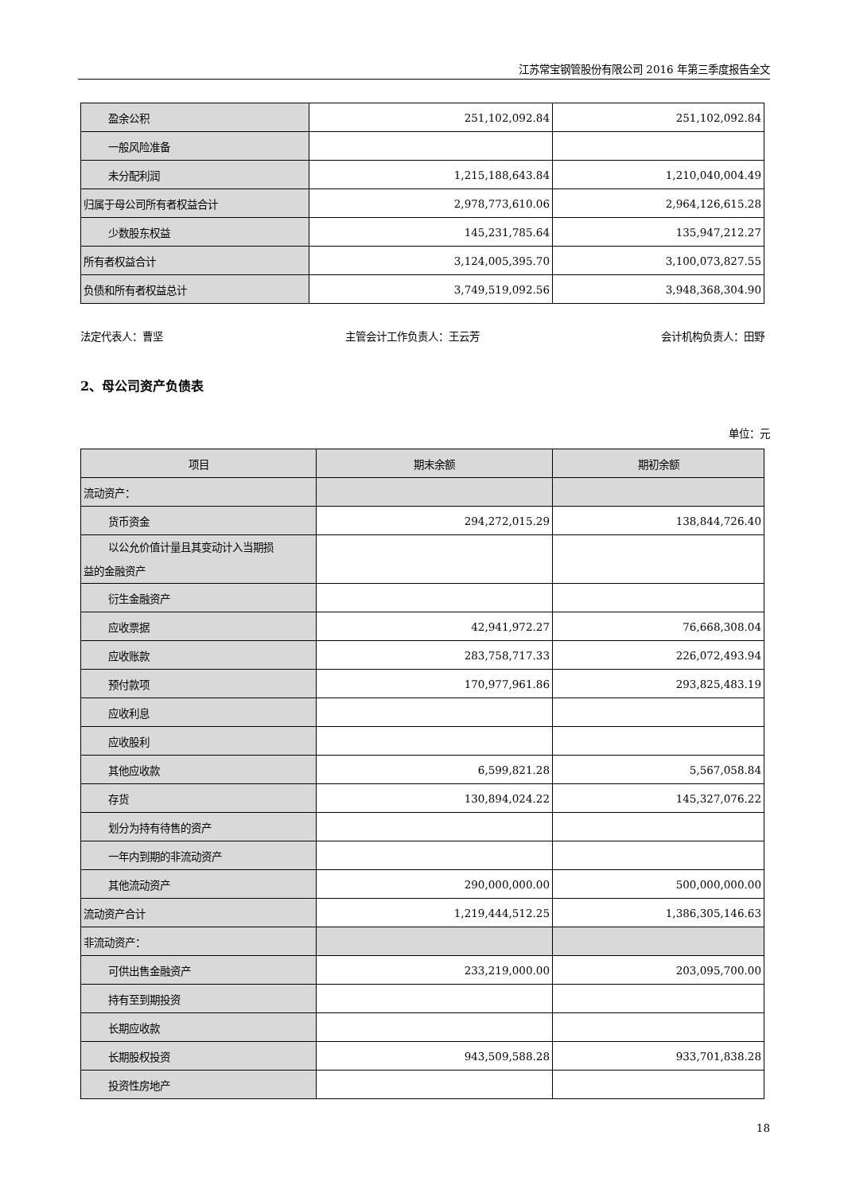江苏常宝钢管股份有限公司 2016 年第三季度报告全文
| 盈余公积 | 251,102,092.84 | 251,102,092.84 |
| 一般风险准备 | | |
| 未分配利润 | 1,215,188,643.84 | 1,210,040,004.49 |
| 归属于母公司所有者权益合计 | 2,978,773,610.06 | 2,964,126,615.28 |
| 少数股东权益 | 145,231,785.64 | 135,947,212.27 |
| 所有者权益合计 | 3,124,005,395.70 | 3,100,073,827.55 |
| 负债和所有者权益总计 | 3,749,519,092.56 | 3,948,368,304.90 |
法定代表人：曹坚 主管会计工作负责人：王云芳 会计机构负责人：田野
2、母公司资产负债表
单位：元
| 项目 | 期末余额 | 期初余额 |
| --- | --- | --- |
| 流动资产： | | |
| 货币资金 | 294,272,015.29 | 138,844,726.40 |
| 以公允价值计量且其变动计入当期损 益的金融资产 | | |
| 衍生金融资产 | | |
| 应收票据 | 42,941,972.27 | 76,668,308.04 |
| 应收账款 | 283,758,717.33 | 226,072,493.94 |
| 预付款项 | 170,977,961.86 | 293,825,483.19 |
| 应收利息 | | |
| 应收股利 | | |
| 其他应收款 | 6,599,821.28 | 5,567,058.84 |
| 存货 | 130,894,024.22 | 145,327,076.22 |
| 划分为持有待售的资产 | | |
| 一年内到期的非流动资产 | | |
| 其他流动资产 | 290,000,000.00 | 500,000,000.00 |
| 流动资产合计 | 1,219,444,512.25 | 1,386,305,146.63 |
| 非流动资产： | | |
| 可供出售金融资产 | 233,219,000.00 | 203,095,700.00 |
| 持有至到期投资 | | |
| 长期应收款 | | |
| 长期股权投资 | 943,509,588.28 | 933,701,838.28 |
| 投资性房地产 | | |
18